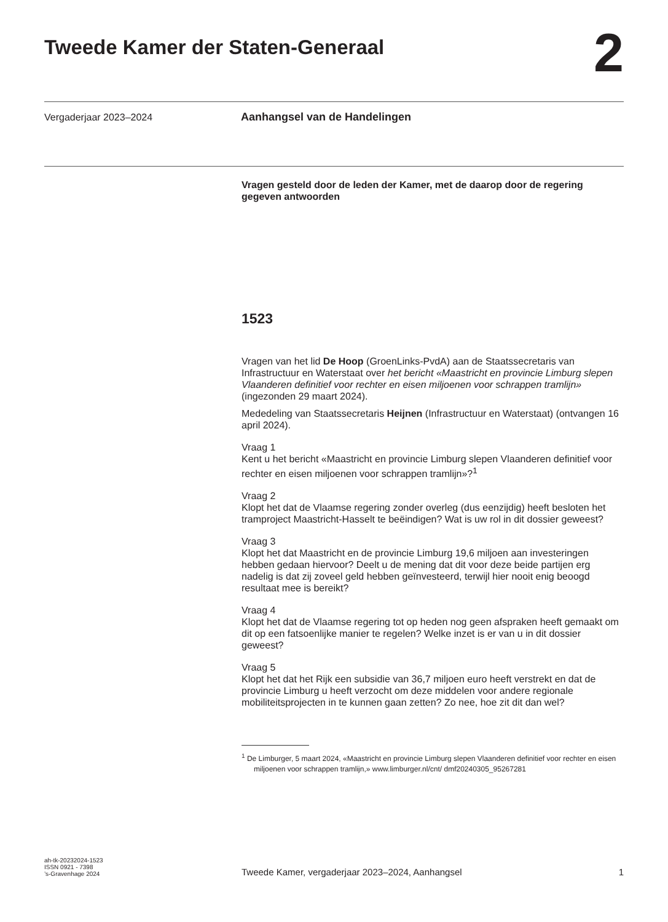Tweede Kamer der Staten-Generaal
2
Vergaderjaar 2023–2024 Aanhangsel van de Handelingen
Vragen gesteld door de leden der Kamer, met de daarop door de regering gegeven antwoorden
1523
Vragen van het lid De Hoop (GroenLinks-PvdA) aan de Staatssecretaris van Infrastructuur en Waterstaat over het bericht «Maastricht en provincie Limburg slepen Vlaanderen definitief voor rechter en eisen miljoenen voor schrappen tramlijn» (ingezonden 29 maart 2024).
Mededeling van Staatssecretaris Heijnen (Infrastructuur en Waterstaat) (ontvangen 16 april 2024).
Vraag 1
Kent u het bericht «Maastricht en provincie Limburg slepen Vlaanderen definitief voor rechter en eisen miljoenen voor schrappen tramlijn»?<sup>1</sup>
Vraag 2
Klopt het dat de Vlaamse regering zonder overleg (dus eenzijdig) heeft besloten het tramproject Maastricht-Hasselt te beëindigen? Wat is uw rol in dit dossier geweest?
Vraag 3
Klopt het dat Maastricht en de provincie Limburg 19,6 miljoen aan investeringen hebben gedaan hiervoor? Deelt u de mening dat dit voor deze beide partijen erg nadelig is dat zij zoveel geld hebben geïnvesteerd, terwijl hier nooit enig beoogd resultaat mee is bereikt?
Vraag 4
Klopt het dat de Vlaamse regering tot op heden nog geen afspraken heeft gemaakt om dit op een fatsoenlijke manier te regelen? Welke inzet is er van u in dit dossier geweest?
Vraag 5
Klopt het dat het Rijk een subsidie van 36,7 miljoen euro heeft verstrekt en dat de provincie Limburg u heeft verzocht om deze middelen voor andere regionale mobiliteitsprojecten in te kunnen gaan zetten? Zo nee, hoe zit dit dan wel?
<sup>1</sup> De Limburger, 5 maart 2024, «Maastricht en provincie Limburg slepen Vlaanderen definitief voor rechter en eisen miljoenen voor schrappen tramlijn,» www.limburger.nl/cnt/ dmf20240305_95267281
ah-tk-20232024-1523
ISSN 0921 - 7398
’s-Gravenhage 2024
Tweede Kamer, vergaderjaar 2023–2024, Aanhangsel
1